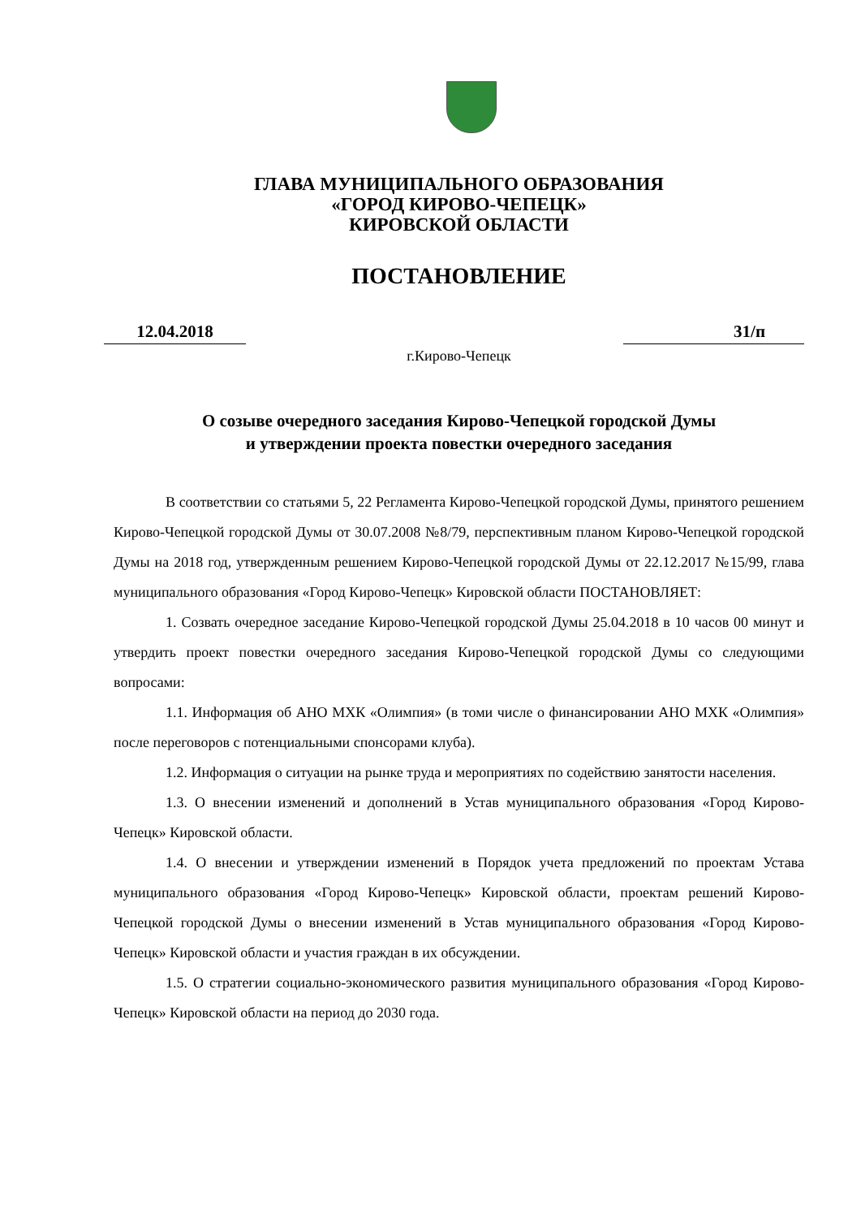ГЛАВА МУНИЦИПАЛЬНОГО ОБРАЗОВАНИЯ
«ГОРОД КИРОВО-ЧЕПЕЦК»
КИРОВСКОЙ ОБЛАСТИ
ПОСТАНОВЛЕНИЕ
12.04.2018 31/п
г.Кирово-Чепецк
О созыве очередного заседания Кирово-Чепецкой городской Думы
и утверждении проекта повестки очередного заседания
В соответствии со статьями 5, 22 Регламента Кирово-Чепецкой городской Думы, принятого решением Кирово-Чепецкой городской Думы от 30.07.2008 №8/79, перспективным планом Кирово-Чепецкой городской Думы на 2018 год, утвержденным решением Кирово-Чепецкой городской Думы от 22.12.2017 №15/99, глава муниципального образования «Город Кирово-Чепецк» Кировской области ПОСТАНОВЛЯЕТ:
1. Созвать очередное заседание Кирово-Чепецкой городской Думы 25.04.2018 в 10 часов 00 минут и утвердить проект повестки очередного заседания Кирово-Чепецкой городской Думы со следующими вопросами:
1.1. Информация об АНО МХК «Олимпия» (в томи числе о финансировании АНО МХК «Олимпия» после переговоров с потенциальными спонсорами клуба).
1.2. Информация о ситуации на рынке труда и мероприятиях по содействию занятости населения.
1.3. О внесении изменений и дополнений в Устав муниципального образования «Город Кирово-Чепецк» Кировской области.
1.4. О внесении и утверждении изменений в Порядок учета предложений по проектам Устава муниципального образования «Город Кирово-Чепецк» Кировской области, проектам решений Кирово-Чепецкой городской Думы о внесении изменений в Устав муниципального образования «Город Кирово-Чепецк» Кировской области и участия граждан в их обсуждении.
1.5. О стратегии социально-экономического развития муниципального образования «Город Кирово-Чепецк» Кировской области на период до 2030 года.